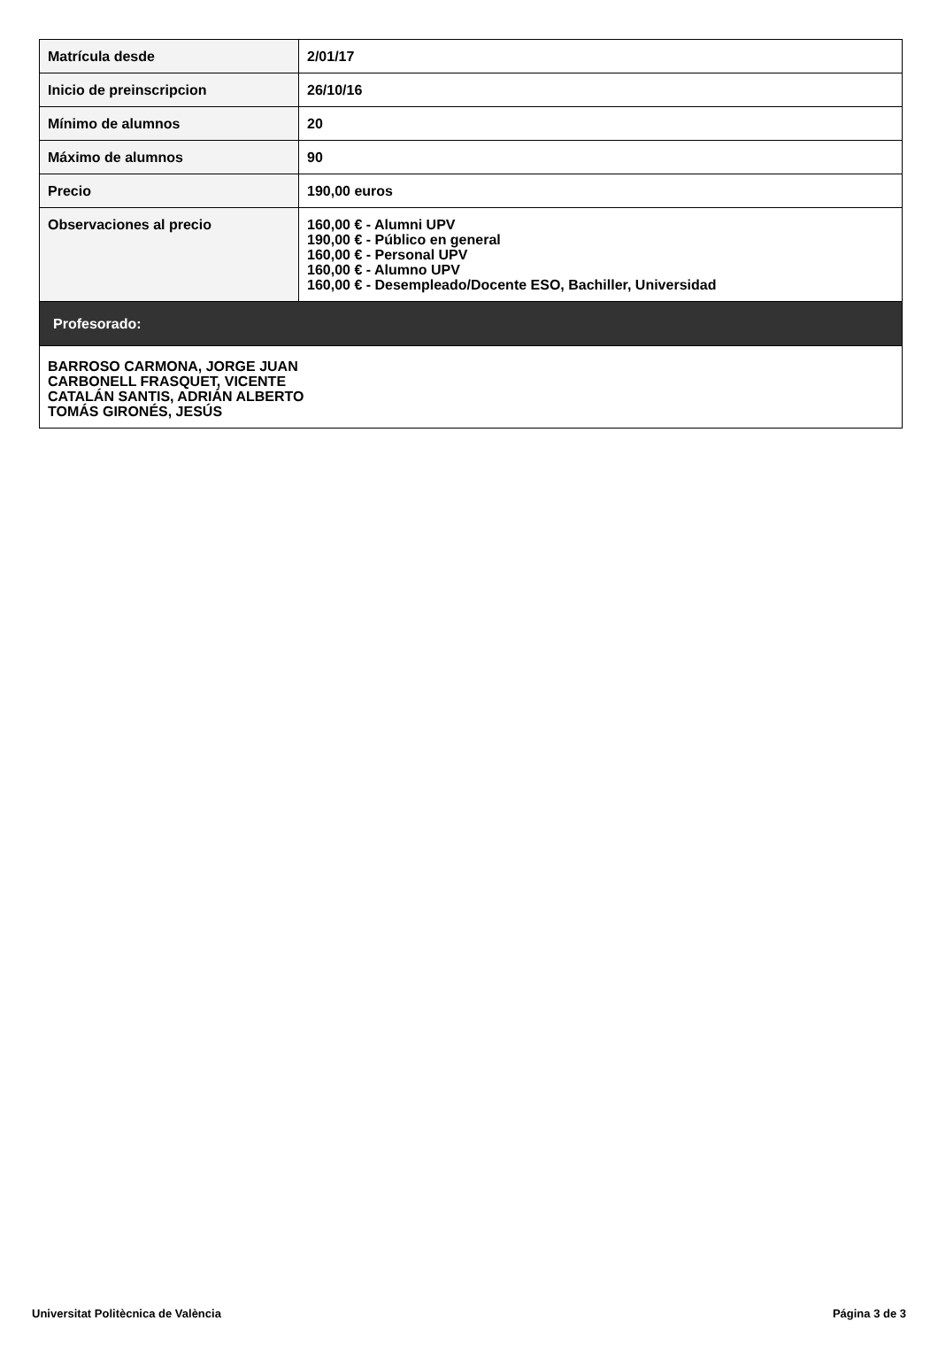| Matrícula desde | 2/01/17 |
| Inicio de preinscripcion | 26/10/16 |
| Mínimo de alumnos | 20 |
| Máximo de alumnos | 90 |
| Precio | 190,00 euros |
| Observaciones al precio | 160,00 € - Alumni UPV 190,00 € - Público en general 160,00 € - Personal UPV 160,00 € - Alumno UPV 160,00 € - Desempleado/Docente ESO, Bachiller, Universidad |
| Profesorado: | |
| BARROSO CARMONA, JORGE JUAN CARBONELL FRASQUET, VICENTE CATALÁN SANTIS, ADRIÁN ALBERTO TOMÁS GIRONÉS, JESÚS | |
Universitat Politècnica de València Página 3 de 3